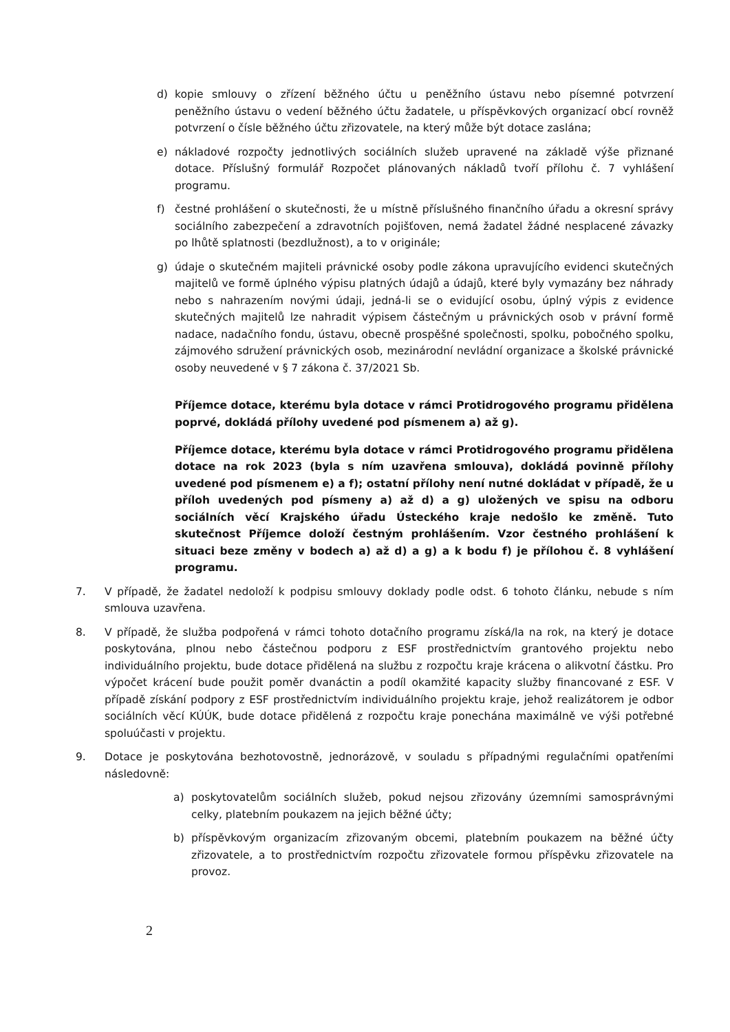d) kopie smlouvy o zřízení běžného účtu u peněžního ústavu nebo písemné potvrzení peněžního ústavu o vedení běžného účtu žadatele, u příspěvkových organizací obcí rovněž potvrzení o čísle běžného účtu zřizovatele, na který může být dotace zaslána;
e) nákladové rozpočty jednotlivých sociálních služeb upravené na základě výše přiznané dotace. Příslušný formulář Rozpočet plánovaných nákladů tvoří přílohu č. 7 vyhlášení programu.
f) čestné prohlášení o skutečnosti, že u místně příslušného finančního úřadu a okresní správy sociálního zabezpečení a zdravotních pojišťoven, nemá žadatel žádné nesplacené závazky po lhůtě splatnosti (bezdlužnost), a to v originále;
g) údaje o skutečném majiteli právnické osoby podle zákona upravujícího evidenci skutečných majitelů ve formě úplného výpisu platných údajů a údajů, které byly vymazány bez náhrady nebo s nahrazením novými údaji, jedná-li se o evidující osobu, úplný výpis z evidence skutečných majitelů lze nahradit výpisem částečným u právnických osob v právní formě nadace, nadačního fondu, ústavu, obecně prospěšné společnosti, spolku, pobočného spolku, zájmového sdružení právnických osob, mezinárodní nevládní organizace a školské právnické osoby neuvedené v § 7 zákona č. 37/2021 Sb.
Příjemce dotace, kterému byla dotace v rámci Protidrogového programu přidělena poprvé, dokládá přílohy uvedené pod písmenem a) až g).
Příjemce dotace, kterému byla dotace v rámci Protidrogového programu přidělena dotace na rok 2023 (byla s ním uzavřena smlouva), dokládá povinně přílohy uvedené pod písmenem e) a f); ostatní přílohy není nutné dokládat v případě, že u příloh uvedených pod písmeny a) až d) a g) uložených ve spisu na odboru sociálních věcí Krajského úřadu Ústeckého kraje nedošlo ke změně. Tuto skutečnost Příjemce doloží čestným prohlášením. Vzor čestného prohlášení k situaci beze změny v bodech a) až d) a g) a k bodu f) je přílohou č. 8 vyhlášení programu.
7. V případě, že žadatel nedoloží k podpisu smlouvy doklady podle odst. 6 tohoto článku, nebude s ním smlouva uzavřena.
8. V případě, že služba podpořená v rámci tohoto dotačního programu získá/la na rok, na který je dotace poskytována, plnou nebo částečnou podporu z ESF prostřednictvím grantového projektu nebo individuálního projektu, bude dotace přidělená na službu z rozpočtu kraje krácena o alikvotní částku. Pro výpočet krácení bude použit poměr dvanáctin a podíl okamžité kapacity služby financované z ESF. V případě získání podpory z ESF prostřednictvím individuálního projektu kraje, jehož realizátorem je odbor sociálních věcí KÚÚK, bude dotace přidělená z rozpočtu kraje ponechána maximálně ve výši potřebné spoluúčasti v projektu.
9. Dotace je poskytována bezhotovostně, jednorázově, v souladu s případnými regulačními opatřeními následovně:
a) poskytovatelům sociálních služeb, pokud nejsou zřizovány územními samosprávnými celky, platebním poukazem na jejich běžné účty;
b) příspěvkovým organizacím zřizovaným obcemi, platebním poukazem na běžné účty zřizovatele, a to prostřednictvím rozpočtu zřizovatele formou příspěvku zřizovatele na provoz.
2